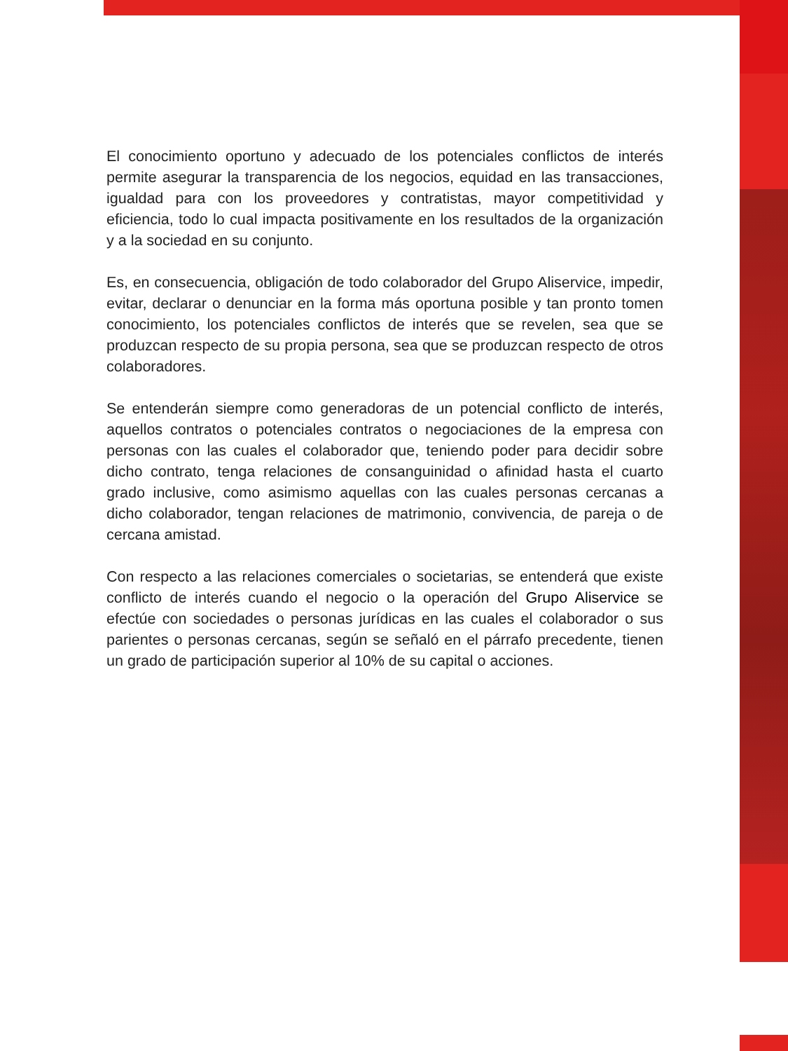El conocimiento oportuno y adecuado de los potenciales conflictos de interés permite asegurar la transparencia de los negocios, equidad en las transacciones, igualdad para con los proveedores y contratistas, mayor competitividad y eficiencia, todo lo cual impacta positivamente en los resultados de la organización y a la sociedad en su conjunto.
Es, en consecuencia, obligación de todo colaborador del Grupo Aliservice, impedir, evitar, declarar o denunciar en la forma más oportuna posible y tan pronto tomen conocimiento, los potenciales conflictos de interés que se revelen, sea que se produzcan respecto de su propia persona, sea que se produzcan respecto de otros colaboradores.
Se entenderán siempre como generadoras de un potencial conflicto de interés, aquellos contratos o potenciales contratos o negociaciones de la empresa con personas con las cuales el colaborador que, teniendo poder para decidir sobre dicho contrato, tenga relaciones de consanguinidad o afinidad hasta el cuarto grado inclusive, como asimismo aquellas con las cuales personas cercanas a dicho colaborador, tengan relaciones de matrimonio, convivencia, de pareja o de cercana amistad.
Con respecto a las relaciones comerciales o societarias, se entenderá que existe conflicto de interés cuando el negocio o la operación del Grupo Aliservice se efectúe con sociedades o personas jurídicas en las cuales el colaborador o sus parientes o personas cercanas, según se señaló en el párrafo precedente, tienen un grado de participación superior al 10% de su capital o acciones.